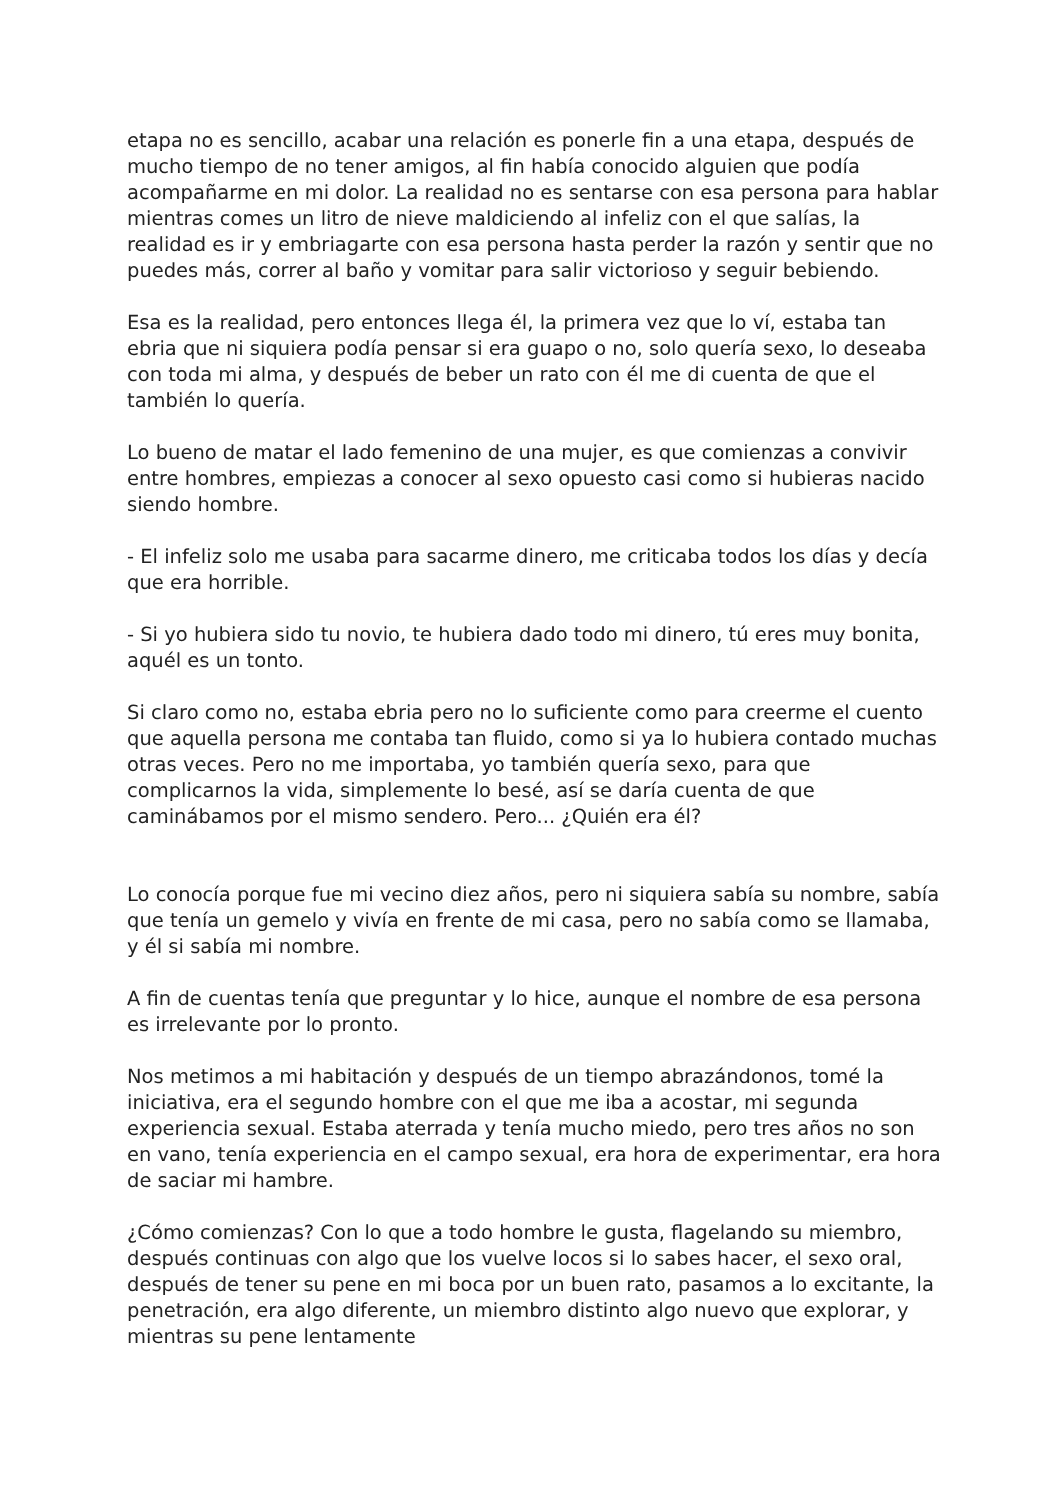etapa no es sencillo, acabar una relación es ponerle fin a una etapa, después de mucho tiempo de no tener amigos, al fin había conocido alguien que podía acompañarme en mi dolor. La realidad no es sentarse con esa persona para hablar mientras comes un litro de nieve maldiciendo al infeliz con el que salías, la realidad es ir y embriagarte con esa persona hasta perder la razón y sentir que no puedes más, correr al baño y vomitar para salir victorioso y seguir bebiendo.
Esa es la realidad, pero entonces llega él, la primera vez que lo ví, estaba tan ebria que ni siquiera podía pensar si era guapo o no, solo quería sexo, lo deseaba con toda mi alma, y después de beber un rato con él me di cuenta de que el también lo quería.
Lo bueno de matar el lado femenino de una mujer, es que comienzas a convivir entre hombres, empiezas a conocer al sexo opuesto casi como si hubieras nacido siendo hombre.
- El infeliz solo me usaba para sacarme dinero, me criticaba todos los días y decía que era horrible.
- Si yo hubiera sido tu novio, te hubiera dado todo mi dinero, tú eres muy bonita, aquél es un tonto.
Si claro como no, estaba ebria pero no lo suficiente como para creerme el cuento que aquella persona me contaba tan fluido, como si ya lo hubiera contado muchas otras veces. Pero no me importaba, yo también quería sexo, para que complicarnos la vida, simplemente lo besé, así se daría cuenta de que caminábamos por el mismo sendero. Pero... ¿Quién era él?
Lo conocía porque fue mi vecino diez años, pero ni siquiera sabía su nombre, sabía que tenía un gemelo y vivía en frente de mi casa, pero no sabía como se llamaba, y él si sabía mi nombre.
A fin de cuentas tenía que preguntar y lo hice, aunque el nombre de esa persona es irrelevante por lo pronto.
Nos metimos a mi habitación y después de un tiempo abrazándonos, tomé la iniciativa, era el segundo hombre con el que me iba a acostar, mi segunda experiencia sexual. Estaba aterrada y tenía mucho miedo, pero tres años no son en vano, tenía experiencia en el campo sexual, era hora de experimentar, era hora de saciar mi hambre.
¿Cómo comienzas? Con lo que a todo hombre le gusta, flagelando su miembro, después continuas con algo que los vuelve locos si lo sabes hacer, el sexo oral, después de tener su pene en mi boca por un buen rato, pasamos a lo excitante, la penetración, era algo diferente, un miembro distinto algo nuevo que explorar, y mientras su pene lentamente